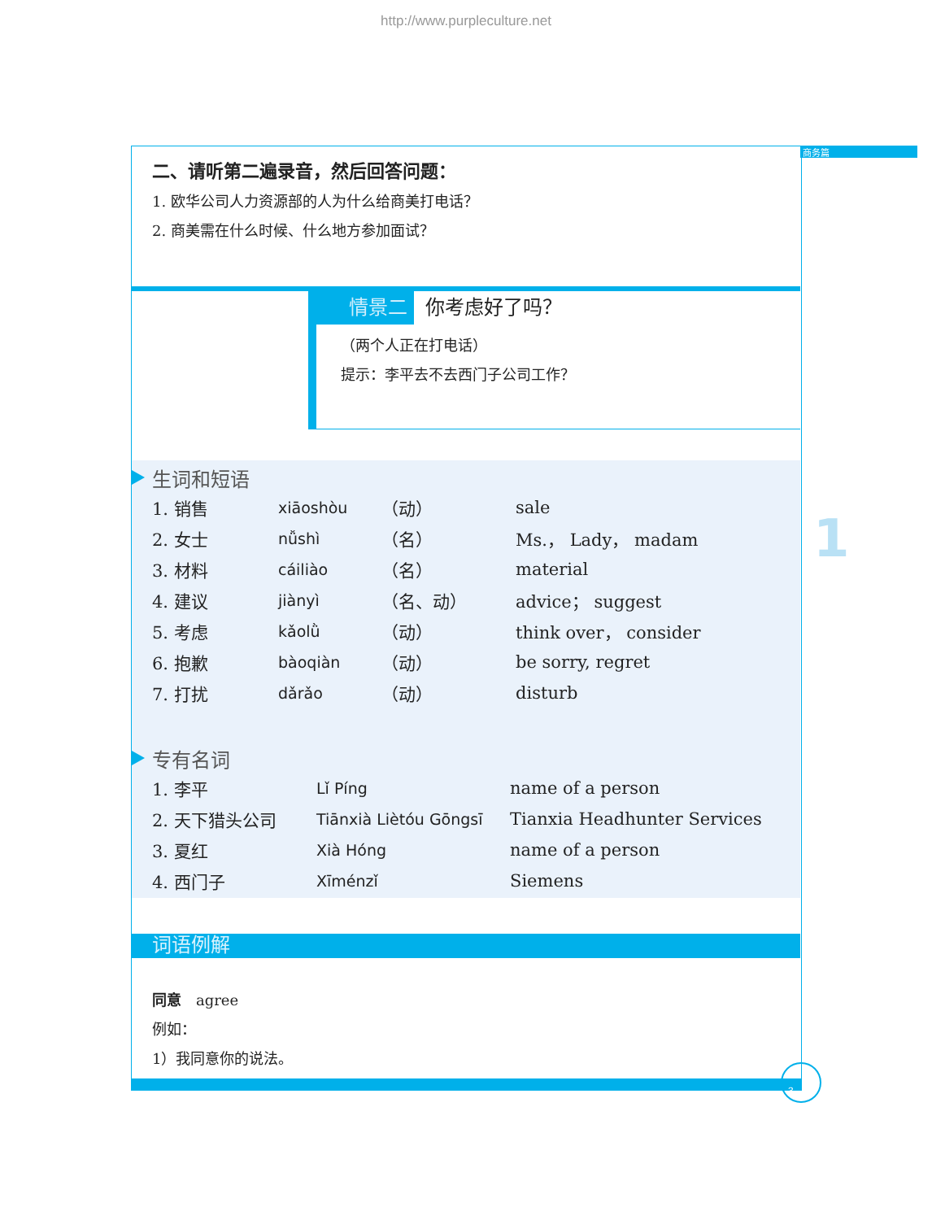http://www.purpleculture.net
商务篇
1
二、请听第二遍录音，然后回答问题：
1. 欧华公司人力资源部的人为什么给商美打电话？
2. 商美需在什么时候、什么地方参加面试？
情景二 你考虑好了吗？
（两个人正在打电话）
提示：李平去不去西门子公司工作？
生词和短语
| 1. 销售 | xiāoshòu | （动） | sale |
| 2. 女士 | nǚshì | （名） | Ms.， Lady， madam |
| 3. 材料 | cáiliào | （名） | material |
| 4. 建议 | jiànyì | （名、动） | advice； suggest |
| 5. 考虑 | kǎolǜ | （动） | think over， consider |
| 6. 抱歉 | bàoqiàn | （动） | be sorry, regret |
| 7. 打扰 | dǎrǎo | （动） | disturb |
专有名词
| 1. 李平 | Lǐ Píng | name of a person |
| 2. 天下猎头公司 | Tiānxià Liètóu Gōngsī | Tianxia Headhunter Services |
| 3. 夏红 | Xià Hóng | name of a person |
| 4. 西门子 | Xīménzǐ | Siemens |
词语例解
同意　agree
例如：
1）我同意你的说法。
3